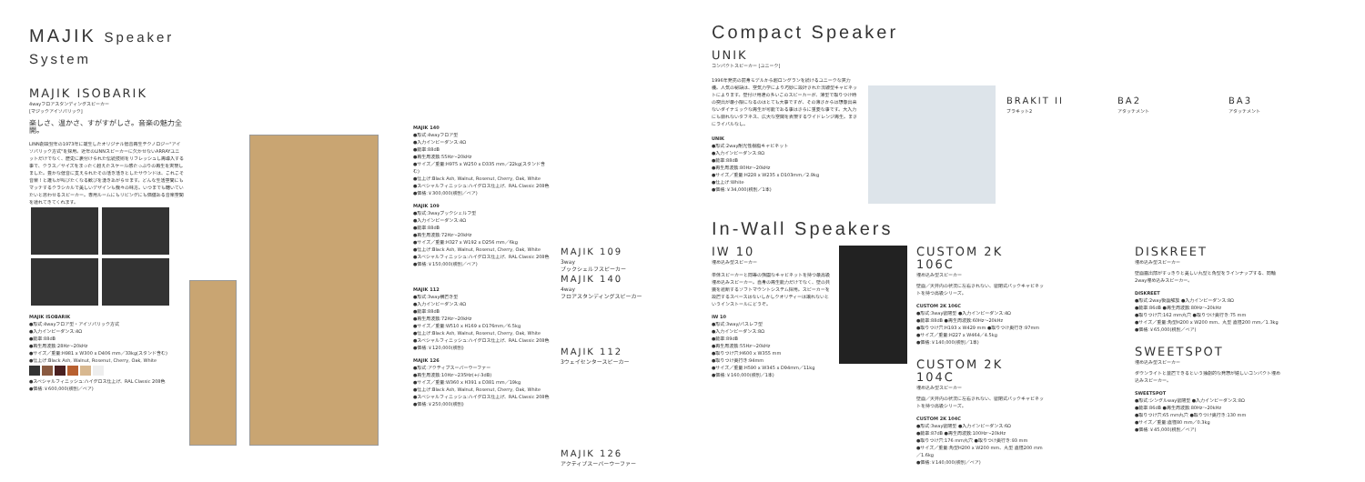MAJIK Speaker System
MAJIK ISOBARIK
4wayフロアスタンディングスピーカー
[マジックアイソバリック]
楽しさ、温かさ、すがすがしさ。音楽の魅力全開。
LINN創設翌年の1973年に誕生したオリジナル低音再生テクノロジー"アイソバリック方式"を採用。近年のLINNスピーカーに欠かせないARRAYユニットだけでなく、歴史に裏付けられた伝統技術をリフレッシュし再導入する事で、クラス／サイズをまったく超えたスケール感たっぷりの再生を実現しました。豊かな低音に支えられたその活き活きとしたサウンドは、これこそ音楽！と誰もが叫びたくなる歓びを湧きあがらせます。どんな生活空間にもマッチするクラシカルで美しいデザインも我々の味方。いつまでも聴いていたいと思わせるスピーカー。専用ルームにもリビングにも価値ある音楽空間を連れてきてくれます。
MAJIK ISOBARIK
●形式:4wayフロア型・アイソバリック方式
●入力インピーダンス:4Ω
●能率:88dB
●再生周波数:28Hz〜20kHz
●サイズ／重量:H981 x W300 x D406 mm／33kg(スタンド含む)
●仕上げ:Black Ash, Walnut, Rosenut, Cherry, Oak, White
●スペシャルフィニッシュ:ハイグロス仕上げ、RAL Classic 208色
●価格:￥600,000(税別／ペア)
MAJIK 140
●形式:4wayフロア型
●入力インピーダンス:4Ω
●能率:88dB
●再生周波数:55Hz〜20kHz
●サイズ／重量:H975 x W250 x D335 mm／22kg(スタンド含む)
●仕上げ:Black Ash, Walnut, Rosenut, Cherry, Oak, White
●スペシャルフィニッシュ:ハイグロス仕上げ、RAL Classic 208色
●価格:￥300,000(税別／ペア)
MAJIK 109
●形式:3wayブックシェルフ型
●入力インピーダンス:4Ω
●能率:88dB
●再生周波数:72Hz〜20kHz
●サイズ／重量:H327 x W192 x D256 mm／6kg
●仕上げ:Black Ash, Walnut, Rosenut, Cherry, Oak, White
●スペシャルフィニッシュ:ハイグロス仕上げ、RAL Classic 208色
●価格:￥150,000(税別／ペア)
MAJIK 112
●形式:3way横置き型
●入力インピーダンス:4Ω
●能率:88dB
●再生周波数:72Hz〜20kHz
●サイズ／重量:W510 x H169 x D176mm／6.5kg
●仕上げ:Black Ash, Walnut, Rosenut, Cherry, Oak, White
●スペシャルフィニッシュ:ハイグロス仕上げ、RAL Classic 208色
●価格:￥120,000(税別)
MAJIK 126
●形式:アクティブスーパーウーファー
●再生周波数:10Hz〜235Hz(+/-3dB)
●サイズ／重量:W360 x H391 x D381 mm／19kg
●仕上げ:Black Ash, Walnut, Rosenut, Cherry, Oak, White
●スペシャルフィニッシュ:ハイグロス仕上げ、RAL Classic 208色
●価格:￥250,000(税別)
MAJIK 109
3way
ブックシェルフスピーカー
MAJIK 140
4way
フロアスタンディングスピーカー
MAJIK 112
3ウェイセンタースピーカー
MAJIK 126
アクティブスーパーウーファー
Compact Speaker
UNIK
コンパクトスピーカー [ユニーク]
1996年発売の前身モデルから超ロングランを続けるユニークな実力機。人気の秘訣は、空気力学により巧妙に設計された流線型キャビネットによります。壁付け用途の多いこのスピーカーが、薄型で取りつけ時の突出が最小限になるのはとても大事ですが、その薄さからは想像出来ないダイナミックな再生が可能である事はさらに重要な事です。大入力にも崩れないタフネス、広大な空間を表現するワイドレンジ再生。まさにライバルなし。
UNIK
●形式:2way耐光性樹脂キャビネット
●入力インピーダンス:8Ω
●能率:88dB
●再生周波数:80Hz〜20kHz
●サイズ／重量:H228 x W235 x D103mm／2.9kg
●仕上げ:White
●価格:￥34,000(税別／1本)
BRAKIT II
ブラキット2
BA2
アタッチメント
BA3
アタッチメント
In-Wall Speakers
IW 10
埋め込み型スピーカー
単体スピーカーと同等の強固なキャビネットを持つ最高級埋め込みスピーカー。自身の再生能力だけでなく、壁の共振を遮断するソフトマウントシステム採用。スピーカーを設置するスペースはないしかしクオリティーは譲れないというインストールにどうぞ。
IW 10
●形式:3way/バスレフ型
●入力インピーダンス:8Ω
●能率:89dB
●再生周波数:55Hz〜20kHz
●取りつけ穴:H600 x W355 mm
●取りつけ奥行き:94mm
●サイズ／重量:H590 x W345 x D94mm／11kg
●価格:￥160,000(税別／1本)
CUSTOM 2K 106C
埋め込み型スピーカー
壁面／天井内の状況に左右されない、密閉式バックキャビネットを持つ高級シリーズ。
CUSTOM 2K 106C
●形式:3way密閉型 ●入力インピーダンス:4Ω
●能率:88dB ●再生周波数:60Hz〜20kHz
●取りつけ穴:H193 x W429 mm ●取りつけ奥行き:97mm
●サイズ／重量:H227 x W464／4.5kg
●価格:￥140,000(税別／1本)
CUSTOM 2K 104C
埋め込み型スピーカー
壁面／天井内の状況に左右されない、密閉式バックキャビネットを持つ高級シリーズ。
CUSTOM 2K 104C
●形式:3way密閉型 ●入力インピーダンス:6Ω
●能率:87dB ●再生周波数:100Hz〜20kHz
●取りつけ穴:176 mm丸穴 ●取りつけ奥行き:93 mm
●サイズ／重量:角型H200 x W200 mm、丸型 直径200 mm／1.6kg
●価格:￥140,000(税別／ペア)
DISKREET
埋め込み型スピーカー
壁面露出部がすっきりと美しい丸型と角型をラインナップする、同軸2way埋め込みスピーカー。
DISKREET
●形式:2way後面解放 ●入力インピーダンス:8Ω
●能率:86dB ●再生周波数:80Hz〜20kHz
●取りつけ穴:162 mm丸穴 ●取りつけ奥行き:75 mm
●サイズ／重量:角型H200 x W200 mm、丸型 直径200 mm／1.3kg
●価格:￥65,000(税別／ペア)
SWEETSPOT
埋め込み型スピーカー
ダウンライトと並置できるという独創的な発想が嬉しいコンパクト埋め込みスピーカー。
SWEETSPOT
●形式:シングルway密閉型 ●入力インピーダンス:8Ω
●能率:86dB ●再生周波数:80Hz〜20kHz
●取りつけ穴:65 mm丸穴 ●取りつけ奥行き:130 mm
●サイズ／重量:直径80 mm／0.3kg
●価格:￥45,000(税別／ペア)